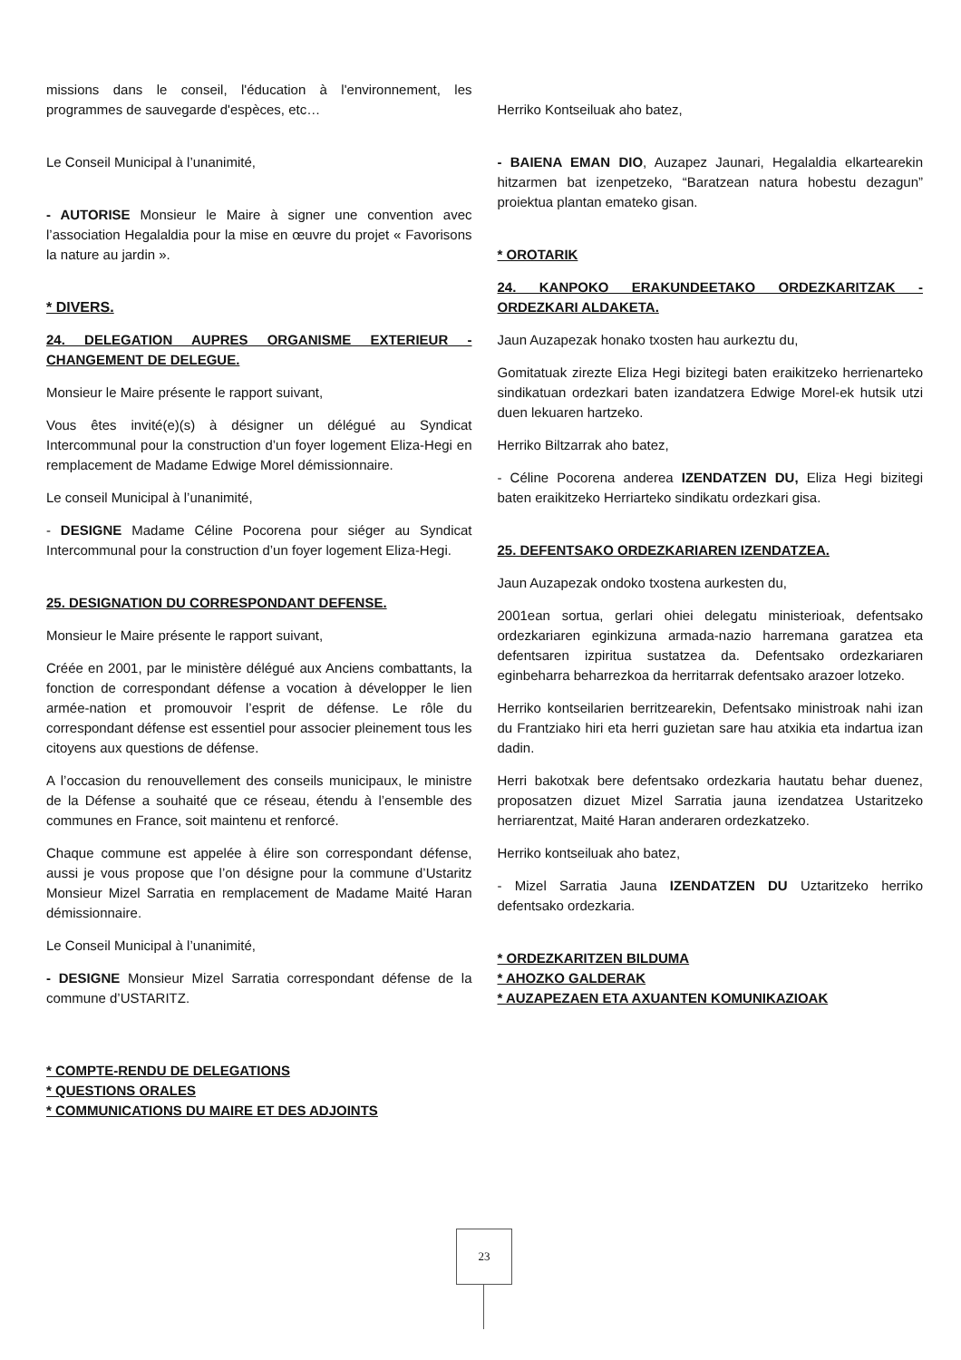missions dans le conseil, l'éducation à l'environnement, les programmes de sauvegarde d'espèces, etc…
Le Conseil Municipal à l’unanimité,
- AUTORISE Monsieur le Maire à signer une convention avec l’association Hegalaldia pour la mise en œuvre du projet « Favorisons la nature au jardin ».
* DIVERS.
24. DELEGATION AUPRES ORGANISME EXTERIEUR - CHANGEMENT DE DELEGUE.
Monsieur le Maire présente le rapport suivant,
Vous êtes invité(e)(s) à désigner un délégué au Syndicat Intercommunal pour la construction d’un foyer logement Eliza-Hegi en remplacement de Madame Edwige Morel démissionnaire.
Le conseil Municipal à l’unanimité,
- DESIGNE Madame Céline Pocorena pour siéger au Syndicat Intercommunal pour la construction d’un foyer logement Eliza-Hegi.
25. DESIGNATION DU CORRESPONDANT DEFENSE.
Monsieur le Maire présente le rapport suivant,
Créée en 2001, par le ministère délégué aux Anciens combattants, la fonction de correspondant défense a vocation à développer le lien armée-nation et promouvoir l’esprit de défense. Le rôle du correspondant défense est essentiel pour associer pleinement tous les citoyens aux questions de défense.
A l’occasion du renouvellement des conseils municipaux, le ministre de la Défense a souhaité que ce réseau, étendu à l’ensemble des communes en France, soit maintenu et renforcé.
Chaque commune est appelée à élire son correspondant défense, aussi je vous propose que l’on désigne pour la commune d’Ustaritz Monsieur Mizel Sarratia en remplacement de Madame Maité Haran démissionnaire.
Le Conseil Municipal à l’unanimité,
- DESIGNE Monsieur Mizel Sarratia correspondant défense de la commune d’USTARITZ.
* COMPTE-RENDU DE DELEGATIONS
* QUESTIONS ORALES
* COMMUNICATIONS DU MAIRE ET DES ADJOINTS
Herriko Kontseiluak aho batez,
- BAIENA EMAN DIO, Auzapez Jaunari, Hegalaldia elkartearekin hitzarmen bat izenpetzeko, “Baratzean natura hobestu dezagun” proiektua plantan emateko gisan.
* OROTARIK
24. KANPOKO ERAKUNDEETAKO ORDEZKARITZAK - ORDEZKARI ALDAKETA.
Jaun Auzapezak honako txosten hau aurkeztu du,
Gomitatuak zirezte Eliza Hegi bizitegi baten eraikitzeko herrienarteko sindikatuan ordezkari baten izandatzera Edwige Morel-ek hutsik utzi duen lekuaren hartzeko.
Herriko Biltzarrak aho batez,
- Céline Pocorena anderea IZENDATZEN DU, Eliza Hegi bizitegi baten eraikitzeko Herriarteko sindikatu ordezkari gisa.
25. DEFENTSAKO ORDEZKARIAREN IZENDATZEA.
Jaun Auzapezak ondoko txostena aurkesten du,
2001ean sortua, gerlari ohiei delegatu ministerioak, defentsako ordezkariaren eginkizuna armada-nazio harremana garatzea eta defentsaren izpiritua sustatzea da. Defentsako ordezkariaren eginbeharra beharrezkoa da herritarrak defentsako arazoer lotzeko.
Herriko kontseilarien berritzearekin, Defentsako ministroak nahi izan du Frantziako hiri eta herri guzietan sare hau atxikia eta indartua izan dadin.
Herri bakotxak bere defentsako ordezkaria hautatu behar duenez, proposatzen dizuet Mizel Sarratia jauna izendatzea Ustaritzeko herriarentzat, Maité Haran anderaren ordezkatzeko.
Herriko kontseiluak aho batez,
- Mizel Sarratia Jauna IZENDATZEN DU Uztaritzeko herriko defentsako ordezkaria.
* ORDEZKARITZEN BILDUMA
* AHOZKO GALDERAK
* AUZAPEZAEN ETA AXUANTEN KOMUNIKAZIOAK
23